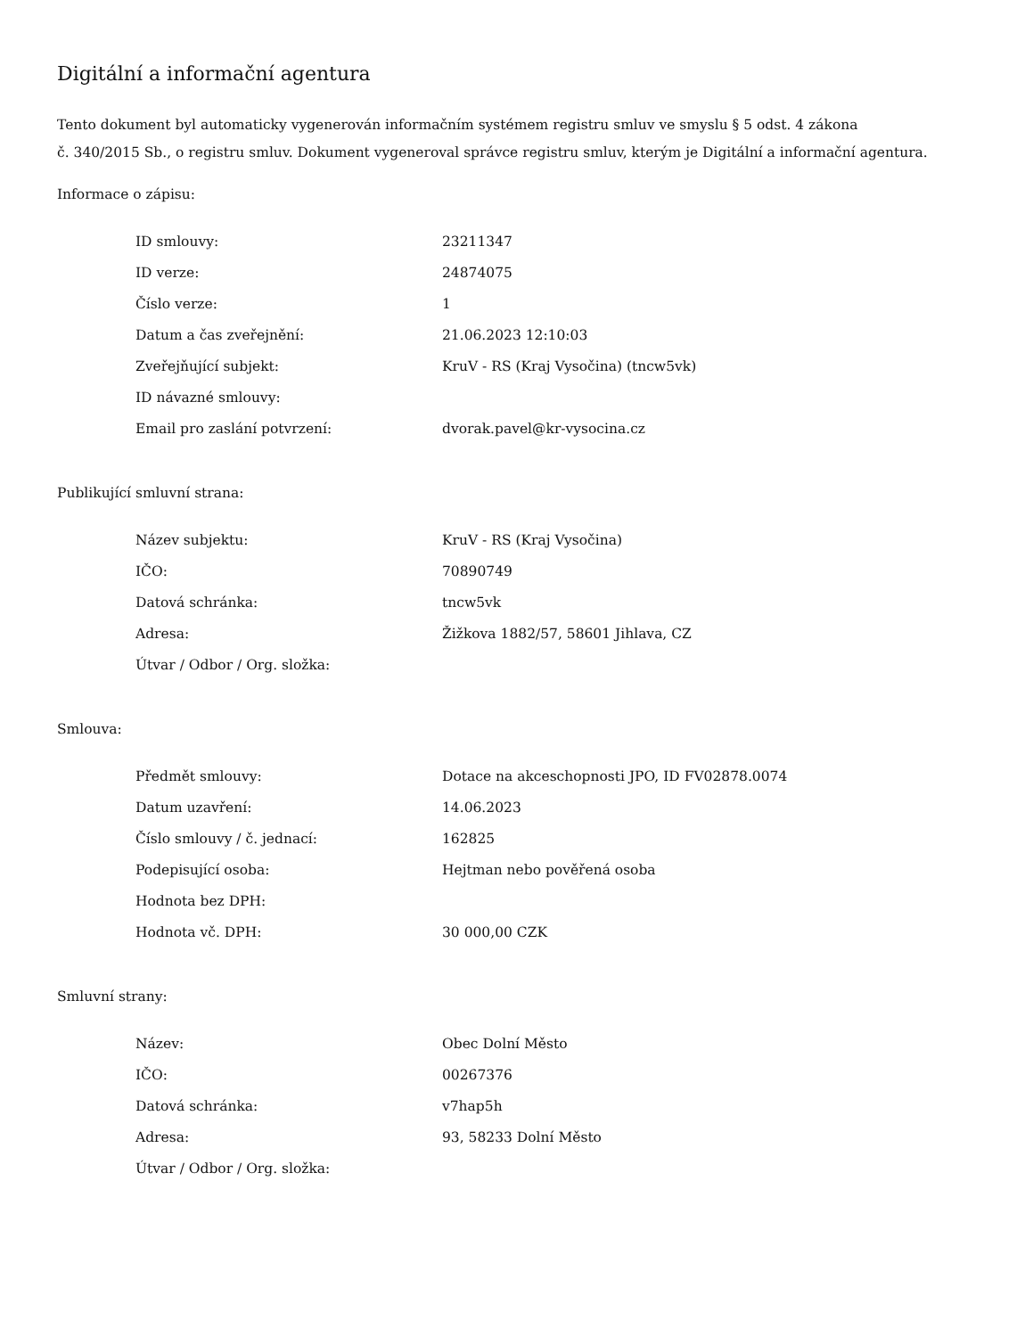Digitální a informační agentura
Tento dokument byl automaticky vygenerován informačním systémem registru smluv ve smyslu § 5 odst. 4 zákona
č. 340/2015 Sb., o registru smluv. Dokument vygeneroval správce registru smluv, kterým je Digitální a informační agentura.
Informace o zápisu:
| ID smlouvy: | 23211347 |
| ID verze: | 24874075 |
| Číslo verze: | 1 |
| Datum a čas zveřejnění: | 21.06.2023 12:10:03 |
| Zveřejňující subjekt: | KruV - RS (Kraj Vysočina) (tncw5vk) |
| ID návazné smlouvy: | |
| Email pro zaslání potvrzení: | dvorak.pavel@kr-vysocina.cz |
Publikující smluvní strana:
| Název subjektu: | KruV - RS (Kraj Vysočina) |
| IČO: | 70890749 |
| Datová schránka: | tncw5vk |
| Adresa: | Žižkova 1882/57, 58601 Jihlava, CZ |
| Útvar / Odbor / Org. složka: | |
Smlouva:
| Předmět smlouvy: | Dotace na akceschopnosti JPO, ID FV02878.0074 |
| Datum uzavření: | 14.06.2023 |
| Číslo smlouvy / č. jednací: | 162825 |
| Podepisující osoba: | Hejtman nebo pověřená osoba |
| Hodnota bez DPH: | |
| Hodnota vč. DPH: | 30 000,00 CZK |
Smluvní strany:
| Název: | Obec Dolní Město |
| IČO: | 00267376 |
| Datová schránka: | v7hap5h |
| Adresa: | 93, 58233 Dolní Město |
| Útvar / Odbor / Org. složka: | |